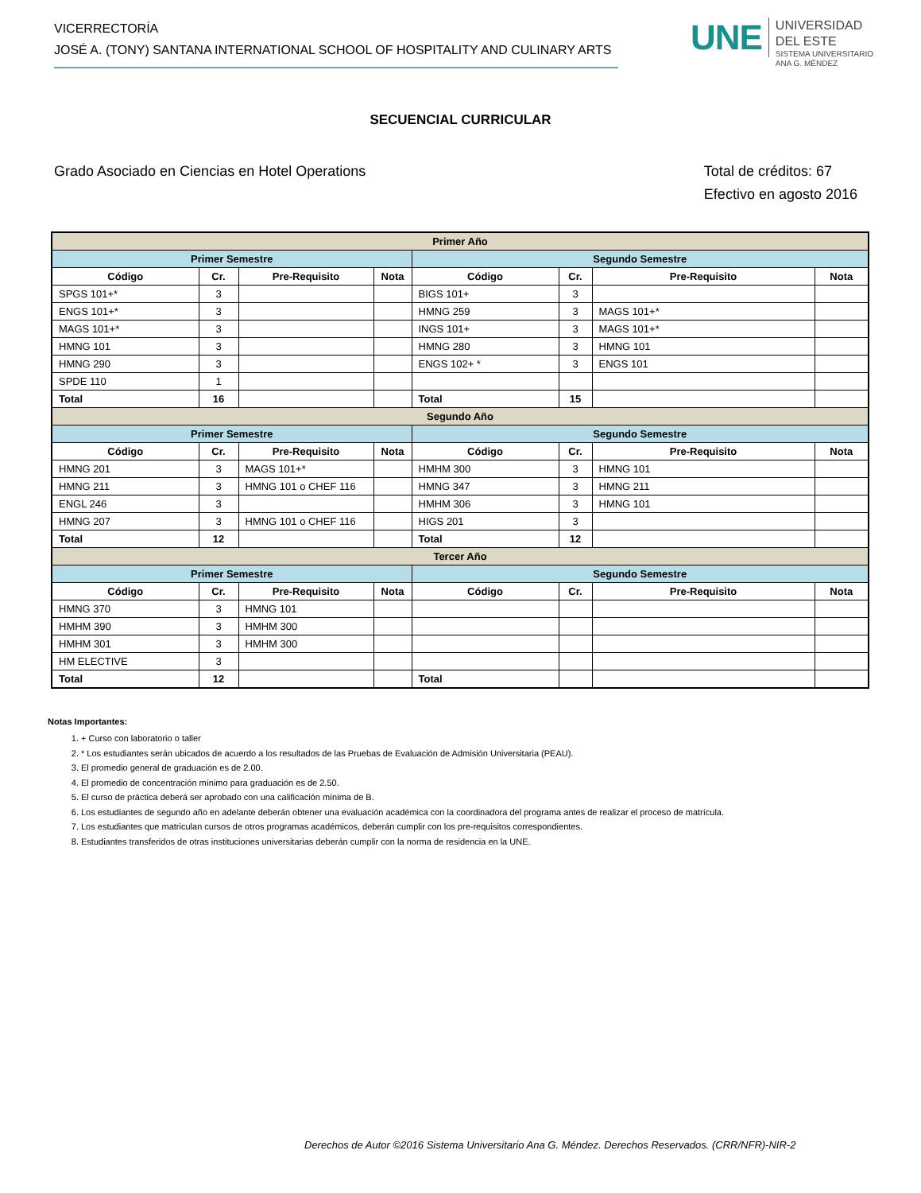VICERRECTORÍA
JOSÉ A. (TONY) SANTANA INTERNATIONAL SCHOOL OF HOSPITALITY AND CULINARY ARTS
UNE
UNIVERSIDAD
DEL ESTE
SISTEMA UNIVERSITARIO
ANA G. MÉNDEZ
SECUENCIAL CURRICULAR
Grado Asociado en Ciencias en Hotel Operations
Total de créditos: 67
Efectivo en agosto 2016
| Primer Año | | | | | | | |
| Primer Semestre | | | | Segundo Semestre | | | |
| Código | Cr. | Pre-Requisito | Nota | Código | Cr. | Pre-Requisito | Nota |
| SPGS 101+* | 3 | | | BIGS 101+ | 3 | | |
| ENGS 101+* | 3 | | | HMNG 259 | 3 | MAGS 101+* | |
| MAGS 101+* | 3 | | | INGS 101+ | 3 | MAGS 101+* | |
| HMNG 101 | 3 | | | HMNG 280 | 3 | HMNG 101 | |
| HMNG 290 | 3 | | | ENGS 102+ * | 3 | ENGS 101 | |
| SPDE 110 | 1 | | | | | | |
| Total | 16 | | | Total | 15 | | |
| Segundo Año | | | | | | | |
| Primer Semestre | | | | Segundo Semestre | | | |
| Código | Cr. | Pre-Requisito | Nota | Código | Cr. | Pre-Requisito | Nota |
| HMNG 201 | 3 | MAGS 101+* | | HMHM 300 | 3 | HMNG 101 | |
| HMNG 211 | 3 | HMNG 101 o CHEF 116 | | HMNG 347 | 3 | HMNG 211 | |
| ENGL 246 | 3 | | | HMHM 306 | 3 | HMNG 101 | |
| HMNG 207 | 3 | HMNG 101 o CHEF 116 | | HIGS 201 | 3 | | |
| Total | 12 | | | Total | 12 | | |
| Tercer Año | | | | | | | |
| Primer Semestre | | | | Segundo Semestre | | | |
| Código | Cr. | Pre-Requisito | Nota | Código | Cr. | Pre-Requisito | Nota |
| HMNG 370 | 3 | HMNG 101 | | | | | |
| HMHM 390 | 3 | HMHM 300 | | | | | |
| HMHM 301 | 3 | HMHM 300 | | | | | |
| HM ELECTIVE | 3 | | | | | | |
| Total | 12 | | | Total | | | |
Notas Importantes:
1. + Curso con laboratorio o taller
2. * Los estudiantes serán ubicados de acuerdo a los resultados de las Pruebas de Evaluación de Admisión Universitaria (PEAU).
3. El promedio general de graduación es de 2.00.
4. El promedio de concentración mínimo para graduación es de 2.50.
5. El curso de práctica deberá ser aprobado con una calificación mínima de B.
6. Los estudiantes de segundo año en adelante deberán obtener una evaluación académica con la coordinadora del programa antes de realizar el proceso de matrícula.
7. Los estudiantes que matriculan cursos de otros programas académicos, deberán cumplir con los pre-requisitos correspondientes.
8. Estudiantes transferidos de otras instituciones universitarias deberán cumplir con la norma de residencia en la UNE.
Derechos de Autor ©2016 Sistema Universitario Ana G. Méndez. Derechos Reservados. (CRR/NFR)-NIR-2